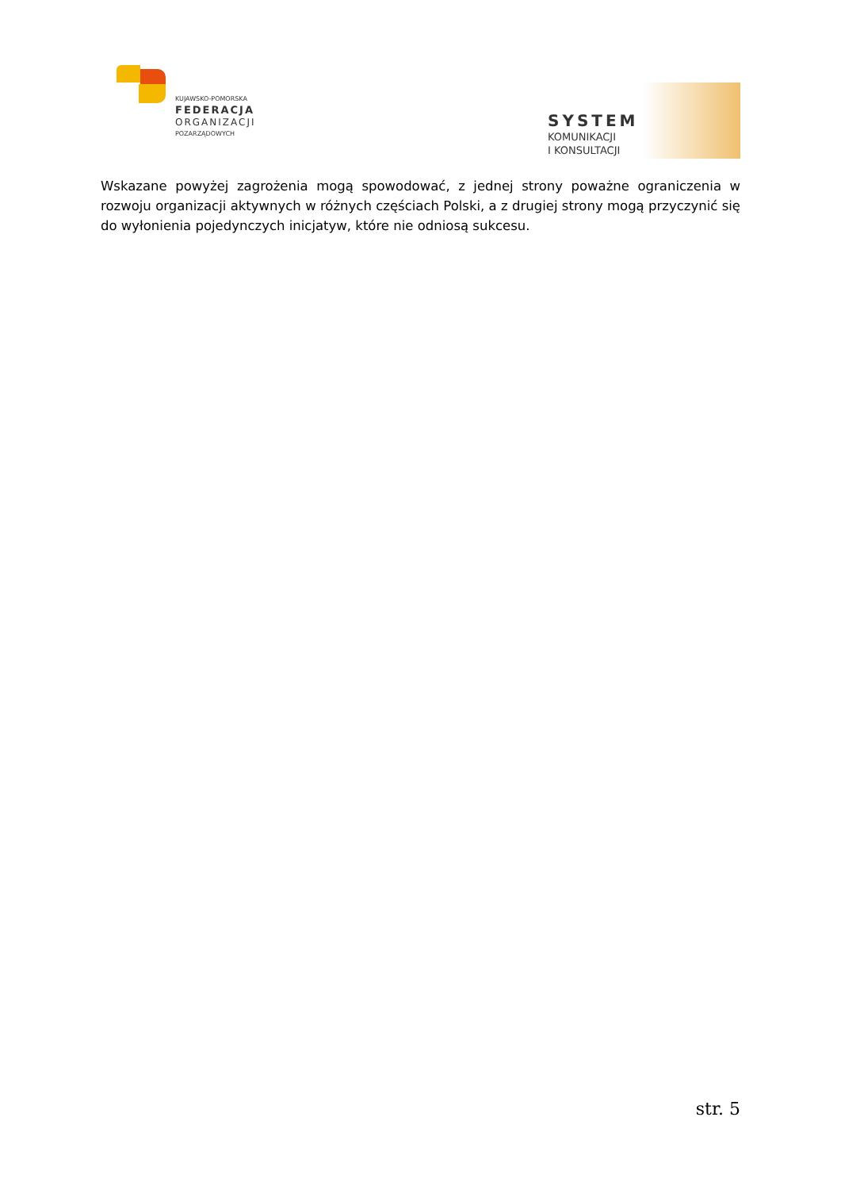KUJAWSKO-POMORSKA
FEDERACJA
ORGANIZACJI
POZARZĄDOWYCH
SYSTEM
KOMUNIKACJI
I KONSULTACJI
Wskazane powyżej zagrożenia mogą spowodować, z jednej strony poważne ograniczenia w rozwoju organizacji aktywnych w różnych częściach Polski, a z drugiej strony mogą przyczynić się do wyłonienia pojedynczych inicjatyw, które nie odniosą sukcesu.
str. 5